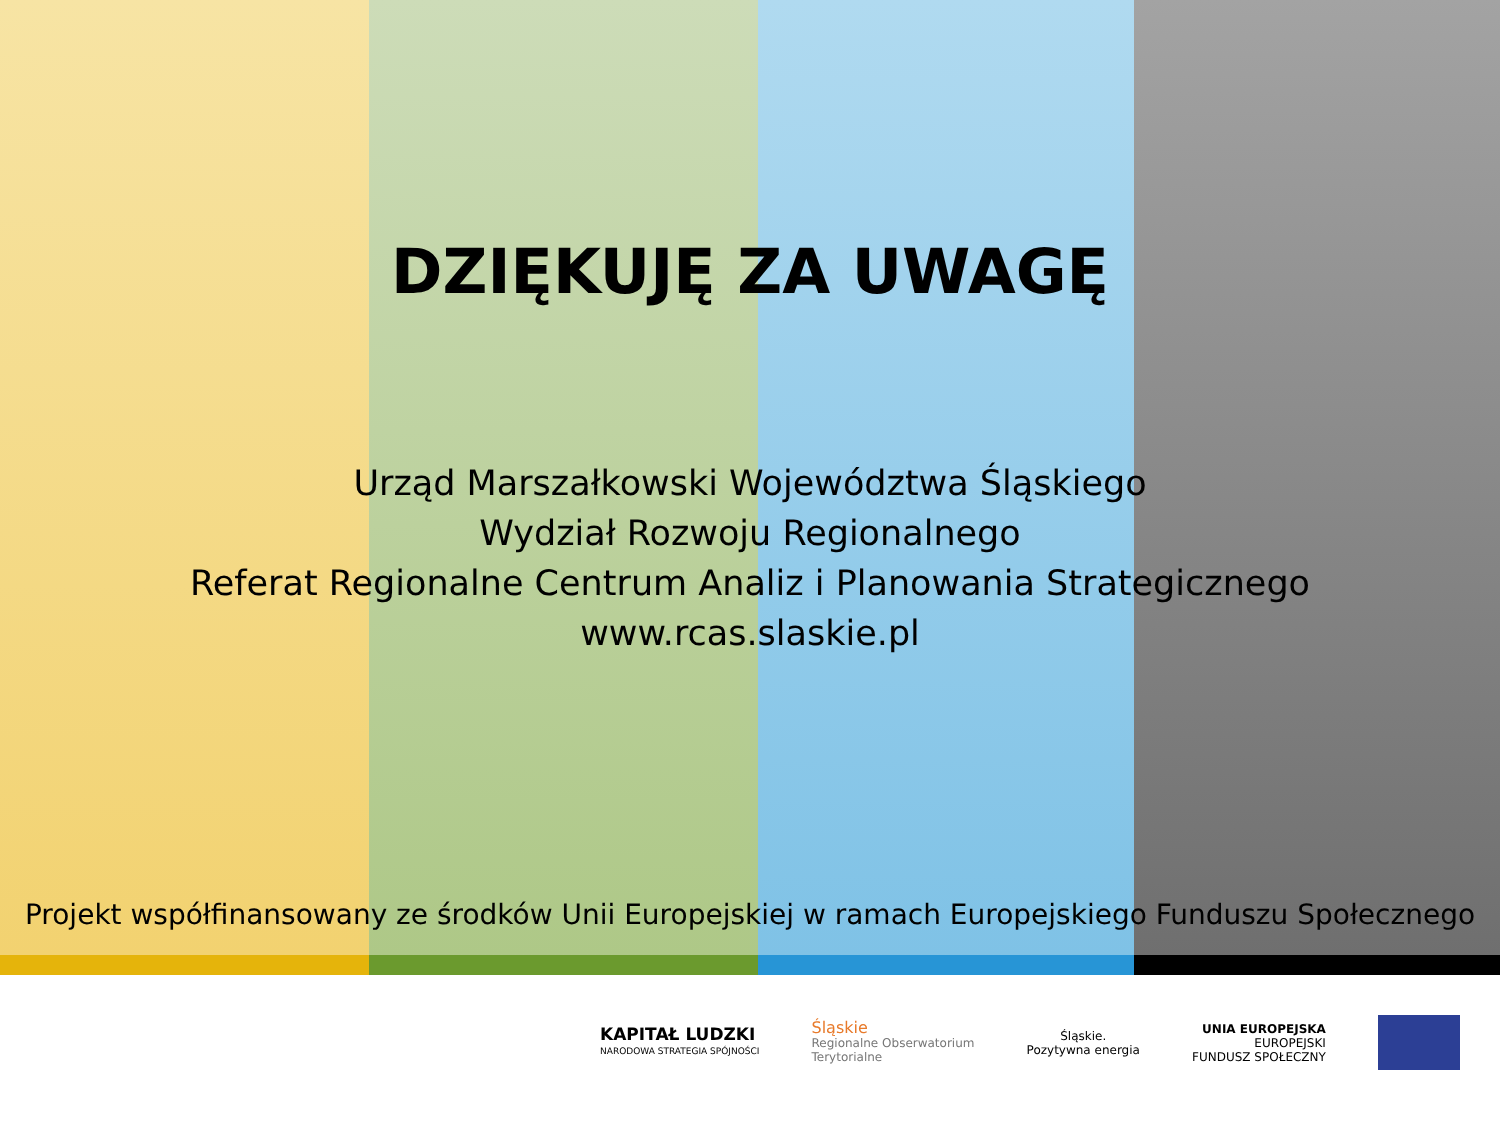DZIĘKUJĘ ZA UWAGĘ
Urząd Marszałkowski Województwa Śląskiego
Wydział Rozwoju Regionalnego
Referat Regionalne Centrum Analiz i Planowania Strategicznego
www.rcas.slaskie.pl
Projekt współfinansowany ze środków Unii Europejskiej w ramach Europejskiego Funduszu Społecznego
KAPITAŁ LUDZKI
NARODOWA STRATEGIA SPÓJNOŚCI
Śląskie
Regionalne Obserwatorium
Terytorialne
Śląskie.
Pozytywna energia
UNIA EUROPEJSKA
EUROPEJSKI
FUNDUSZ SPOŁECZNY